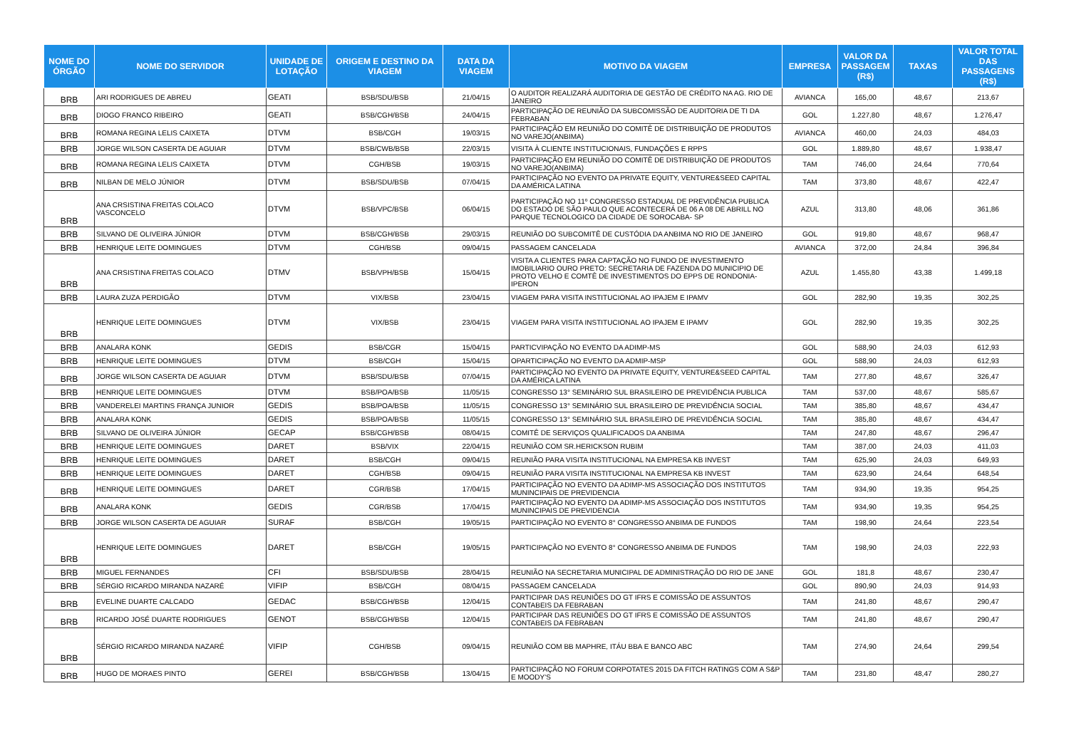| NOME DO ÓRGÃO | NOME DO SERVIDOR | UNIDADE DE LOTAÇÃO | ORIGEM E DESTINO DA VIAGEM | DATA DA VIAGEM | MOTIVO DA VIAGEM | EMPRESA | VALOR DA PASSAGEM (R$) | TAXAS | VALOR TOTAL DAS PASSAGENS (R$) |
| --- | --- | --- | --- | --- | --- | --- | --- | --- | --- |
| BRB | ARI RODRIGUES DE ABREU | GEATI | BSB/SDU/BSB | 21/04/15 | O AUDITOR REALIZARÁ AUDITORIA DE GESTÃO DE CRÉDITO NA AG. RIO DE JANEIRO | AVIANCA | 165,00 | 48,67 | 213,67 |
| BRB | DIOGO FRANCO RIBEIRO | GEATI | BSB/CGH/BSB | 24/04/15 | PARTICIPAÇÃO DE REUNIÃO DA SUBCOMISSÃO DE AUDITORIA DE TI DA FEBRABAN | GOL | 1.227,80 | 48,67 | 1.276,47 |
| BRB | ROMANA REGINA LELIS CAIXETA | DTVM | BSB/CGH | 19/03/15 | PARTICIPAÇÃO EM REUNIÃO DO COMITÊ DE DISTRIBUIÇÃO DE PRODUTOS NO VAREJO(ANBIMA) | AVIANCA | 460,00 | 24,03 | 484,03 |
| BRB | JORGE WILSON CASERTA DE AGUIAR | DTVM | BSB/CWB/BSB | 22/03/15 | VISITA À CLIENTE INSTITUCIONAIS, FUNDAÇÕES E RPPS | GOL | 1.889,80 | 48,67 | 1.938,47 |
| BRB | ROMANA REGINA LELIS CAIXETA | DTVM | CGH/BSB | 19/03/15 | PARTICIPAÇÃO EM REUNIÃO DO COMITÊ DE DISTRIBUIÇÃO DE PRODUTOS NO VAREJO(ANBIMA) | TAM | 746,00 | 24,64 | 770,64 |
| BRB | NILBAN DE MELO JÚNIOR | DTVM | BSB/SDU/BSB | 07/04/15 | PARTICIPAÇÃO NO EVENTO DA PRIVATE EQUITY, VENTURE&SEED CAPITAL DA AMÉRICA LATINA | TAM | 373,80 | 48,67 | 422,47 |
| BRB | ANA CRSISTINA FREITAS COLACO VASCONCELO | DTVM | BSB/VPC/BSB | 06/04/15 | PARTICIPAÇÃO NO 11º CONGRESSO ESTADUAL DE PREVIDÊNCIA PUBLICA DO ESTADO DE SÃO PAULO QUE ACONTECERÁ DE 06 A 08 DE ABRILL NO PARQUE TECNOLOGICO DA CIDADE DE SOROCABA- SP | AZUL | 313,80 | 48,06 | 361,86 |
| BRB | SILVANO DE OLIVEIRA JÚNIOR | DTVM | BSB/CGH/BSB | 29/03/15 | REUNIÃO DO SUBCOMITÊ DE CUSTÓDIA DA ANBIMA NO RIO DE JANEIRO | GOL | 919,80 | 48,67 | 968,47 |
| BRB | HENRIQUE LEITE DOMINGUES | DTVM | CGH/BSB | 09/04/15 | PASSAGEM CANCELADA | AVIANCA | 372,00 | 24,84 | 396,84 |
| BRB | ANA CRSISTINA FREITAS COLACO | DTMV | BSB/VPH/BSB | 15/04/15 | VISITA A CLIENTES PARA CAPTAÇÃO NO FUNDO DE INVESTIMENTO IMOBILIARIO OURO PRETO: SECRETARIA DE FAZENDA DO MUNICIPIO DE PROTO VELHO E COMTÊ DE INVESTIMENTOS DO EPPS DE RONDONIA-IPERON | AZUL | 1.455,80 | 43,38 | 1.499,18 |
| BRB | LAURA ZUZA PERDIGÃO | DTVM | VIX/BSB | 23/04/15 | VIAGEM PARA VISITA INSTITUCIONAL AO IPAJEM E IPAMV | GOL | 282,90 | 19,35 | 302,25 |
| BRB | HENRIQUE LEITE DOMINGUES | DTVM | VIX/BSB | 23/04/15 | VIAGEM PARA VISITA INSTITUCIONAL AO IPAJEM E IPAMV | GOL | 282,90 | 19,35 | 302,25 |
| BRB | ANALARA KONK | GEDIS | BSB/CGR | 15/04/15 | PARTICVIPAÇÃO NO EVENTO DA ADIMP-MS | GOL | 588,90 | 24,03 | 612,93 |
| BRB | HENRIQUE LEITE DOMINGUES | DTVM | BSB/CGH | 15/04/15 | OPARTICIPAÇÃO NO EVENTO DA ADMIP-MSP | GOL | 588,90 | 24,03 | 612,93 |
| BRB | JORGE WILSON CASERTA DE AGUIAR | DTVM | BSB/SDU/BSB | 07/04/15 | PARTICIPAÇÃO NO EVENTO DA PRIVATE EQUITY, VENTURE&SEED CAPITAL DA AMÉRICA LATINA | TAM | 277,80 | 48,67 | 326,47 |
| BRB | HENRIQUE LEITE DOMINGUES | DTVM | BSB/POA/BSB | 11/05/15 | CONGRESSO 13° SEMINÁRIO SUL BRASILEIRO DE PREVIDÊNCIA PUBLICA | TAM | 537,00 | 48,67 | 585,67 |
| BRB | VANDERELEI MARTINS FRANÇA JUNIOR | GEDIS | BSB/POA/BSB | 11/05/15 | CONGRESSO 13° SEMINÁRIO SUL BRASILEIRO DE PREVIDÊNCIA SOCIAL | TAM | 385,80 | 48,67 | 434,47 |
| BRB | ANALARA KONK | GEDIS | BSB/POA/BSB | 11/05/15 | CONGRESSO 13° SEMINÁRIO SUL BRASILEIRO DE PREVIDÊNCIA SOCIAL | TAM | 385,80 | 48,67 | 434,47 |
| BRB | SILVANO DE OLIVEIRA JÚNIOR | GECAP | BSB/CGH/BSB | 08/04/15 | COMITÊ DE SERVIÇOS QUALIFICADOS DA ANBIMA | TAM | 247,80 | 48,67 | 296,47 |
| BRB | HENRIQUE LEITE DOMINGUES | DARET | BSB/VIX | 22/04/15 | REUNIÃO COM SR.HERICKSON RUBIM | TAM | 387,00 | 24,03 | 411,03 |
| BRB | HENRIQUE LEITE DOMINGUES | DARET | BSB/CGH | 09/04/15 | REUNIÃO PARA VISITA INSTITUCIONAL NA EMPRESA KB INVEST | TAM | 625,90 | 24,03 | 649,93 |
| BRB | HENRIQUE LEITE DOMINGUES | DARET | CGH/BSB | 09/04/15 | REUNIÃO PARA VISITA INSTITUCIONAL NA EMPRESA KB INVEST | TAM | 623,90 | 24,64 | 648,54 |
| BRB | HENRIQUE LEITE DOMINGUES | DARET | CGR/BSB | 17/04/15 | PARTICIPAÇÃO NO EVENTO DA ADIMP-MS ASSOCIAÇÃO DOS INSTITUTOS MUNINCIPAIS DE PREVIDENCIA | TAM | 934,90 | 19,35 | 954,25 |
| BRB | ANALARA KONK | GEDIS | CGR/BSB | 17/04/15 | PARTICIPAÇÃO NO EVENTO DA ADIMP-MS ASSOCIAÇÃO DOS INSTITUTOS MUNINCIPAIS DE PREVIDENCIA | TAM | 934,90 | 19,35 | 954,25 |
| BRB | JORGE WILSON CASERTA DE AGUIAR | SURAF | BSB/CGH | 19/05/15 | PARTICIPAÇÃO NO EVENTO 8° CONGRESSO ANBIMA DE FUNDOS | TAM | 198,90 | 24,64 | 223,54 |
| BRB | HENRIQUE LEITE DOMINGUES | DARET | BSB/CGH | 19/05/15 | PARTICIPAÇÃO NO EVENTO 8° CONGRESSO ANBIMA DE FUNDOS | TAM | 198,90 | 24,03 | 222,93 |
| BRB | MIGUEL FERNANDES | CFI | BSB/SDU/BSB | 28/04/15 | REUNIÃO NA SECRETARIA MUNICIPAL DE ADMINISTRAÇÃO DO RIO DE JANE | GOL | 181,8 | 48,67 | 230,47 |
| BRB | SÉRGIO RICARDO MIRANDA NAZARÉ | VIFIP | BSB/CGH | 08/04/15 | PASSAGEM CANCELADA | GOL | 890,90 | 24,03 | 914,93 |
| BRB | EVELINE DUARTE CALCADO | GEDAC | BSB/CGH/BSB | 12/04/15 | PARTICIPAR DAS REUNIÕES DO GT IFRS E COMISSÃO DE ASSUNTOS CONTABEIS DA FEBRABAN | TAM | 241,80 | 48,67 | 290,47 |
| BRB | RICARDO JOSÉ DUARTE RODRIGUES | GENOT | BSB/CGH/BSB | 12/04/15 | PARTICIPAR DAS REUNIÕES DO GT IFRS E COMISSÃO DE ASSUNTOS CONTABEIS DA FEBRABAN | TAM | 241,80 | 48,67 | 290,47 |
| BRB | SÉRGIO RICARDO MIRANDA NAZARÉ | VIFIP | CGH/BSB | 09/04/15 | REUNIÃO COM BB MAPHRE, ITÁU BBA E BANCO ABC | TAM | 274,90 | 24,64 | 299,54 |
| BRB | HUGO DE MORAES PINTO | GEREI | BSB/CGH/BSB | 13/04/15 | PARTICIPAÇÃO NO FORUM CORPOTATES 2015 DA FITCH RATINGS COM A S&P E MOODY'S | TAM | 231,80 | 48,47 | 280,27 |